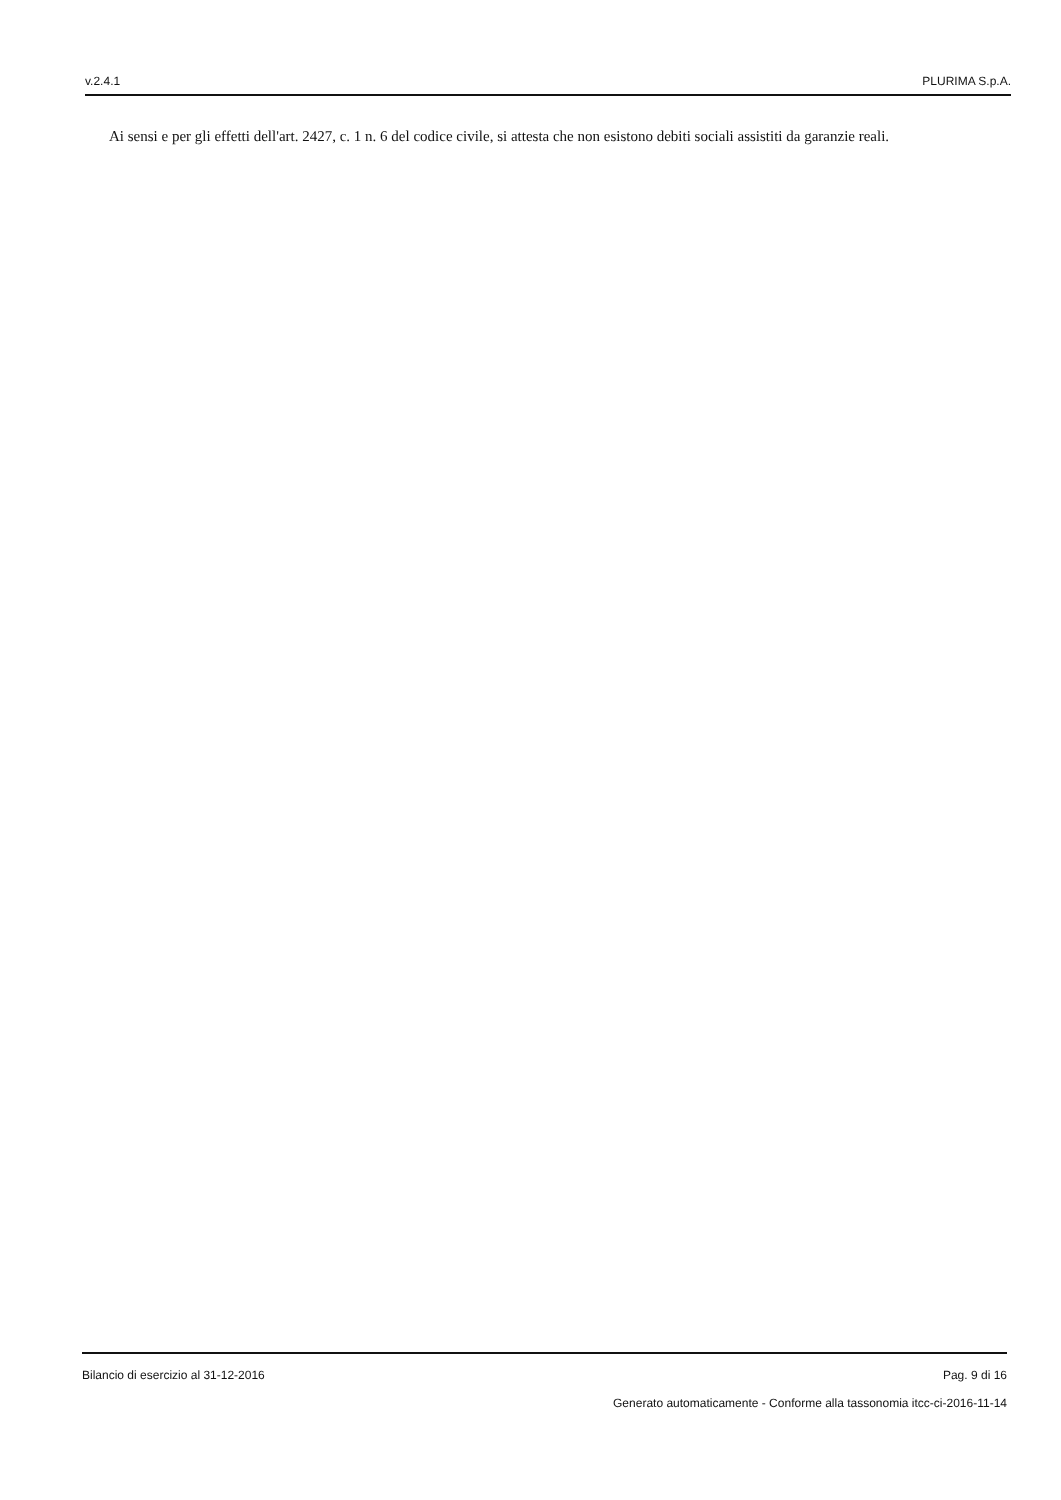v.2.4.1 PLURIMA S.p.A.
Ai sensi e per gli effetti dell'art. 2427, c. 1 n. 6 del codice civile, si attesta che non esistono debiti sociali assistiti da garanzie reali.
Bilancio di esercizio al 31-12-2016 Pag. 9 di 16
Generato automaticamente - Conforme alla tassonomia itcc-ci-2016-11-14